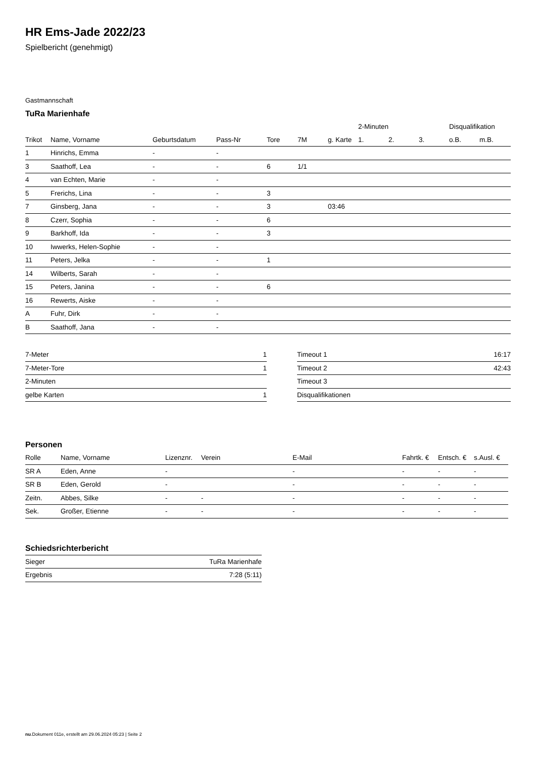HR Ems-Jade 2022/23
Spielbericht (genehmigt)
Gastmannschaft
TuRa Marienhafe
| | | | | | | | 2-Minuten | | | Disqualifikation | |
| --- | --- | --- | --- | --- | --- | --- | --- | --- | --- | --- | --- |
| Trikot | Name, Vorname | Geburtsdatum | Pass-Nr | Tore | 7M | g. Karte | 1. | 2. | 3. | o.B. | m.B. |
| 1 | Hinrichs, Emma | - | - | | | | | | | | |
| 3 | Saathoff, Lea | - | - | 6 | 1/1 | | | | | | |
| 4 | van Echten, Marie | - | - | | | | | | | | |
| 5 | Frerichs, Lina | - | - | 3 | | | | | | | |
| 7 | Ginsberg, Jana | - | - | 3 | | 03:46 | | | | | |
| 8 | Czerr, Sophia | - | - | 6 | | | | | | | |
| 9 | Barkhoff, Ida | - | - | 3 | | | | | | | |
| 10 | Iwwerks, Helen-Sophie | - | - | | | | | | | | |
| 11 | Peters, Jelka | - | - | 1 | | | | | | | |
| 14 | Wilberts, Sarah | - | - | | | | | | | | |
| 15 | Peters, Janina | - | - | 6 | | | | | | | |
| 16 | Rewerts, Aiske | - | - | | | | | | | | |
| A | Fuhr, Dirk | - | - | | | | | | | | |
| B | Saathoff, Jana | - | - | | | | | | | | |
| 7-Meter | 1 |
| 7-Meter-Tore | 1 |
| 2-Minuten | |
| gelbe Karten | 1 |
| Timeout 1 | 16:17 |
| Timeout 2 | 42:43 |
| Timeout 3 | |
| Disqualifikationen | |
Personen
| Rolle | Name, Vorname | Lizenznr. | Verein | E-Mail | Fahrtk. € | Entsch. € | s.Ausl. € |
| --- | --- | --- | --- | --- | --- | --- | --- |
| SR A | Eden, Anne | - | | - | - | - | - |
| SR B | Eden, Gerold | - | | - | - | - | - |
| Zeitn. | Abbes, Silke | - | - | - | - | - | - |
| Sek. | Großer, Etienne | - | - | - | - | - | - |
Schiedsrichterbericht
| Sieger | TuRa Marienhafe |
| Ergebnis | 7:28 (5:11) |
nu.Dokument 011e, erstellt am 29.06.2024 05:23 | Seite 2